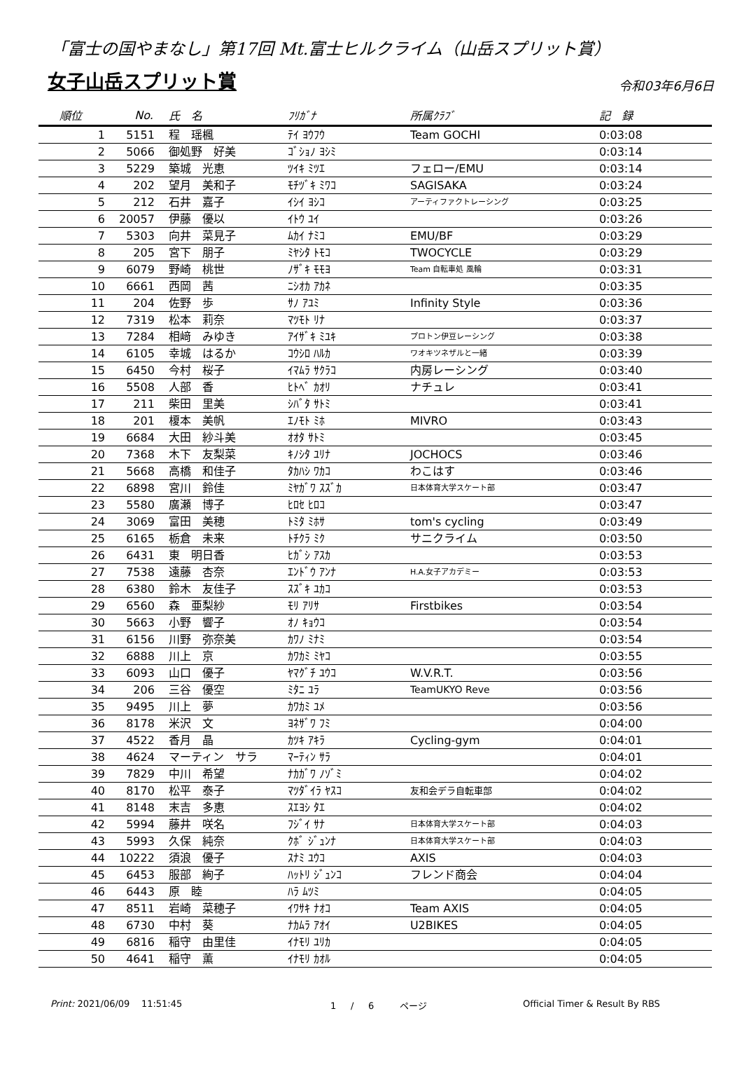「富士の国やまなし」第17回 Mt.富士ヒルクライム（山岳スプリット賞）
女子山岳スプリット賞
令和03年6月6日
| 順位 | No. | 氏 名 | ﾌﾘｶﾞﾅ | 所属ｸﾗﾌﾞ | 記 録 |
| --- | --- | --- | --- | --- | --- |
| 1 | 5151 | 程 瑶楓 | ﾃｲ ﾖｳﾌｳ | Team GOCHI | 0:03:08 |
| 2 | 5066 | 御処野 好美 | ｺﾞｼｮﾉ ﾖｼﾐ | | 0:03:14 |
| 3 | 5229 | 築城 光恵 | ﾂｲｷ ﾐﾂｴ | フェロー/EMU | 0:03:14 |
| 4 | 202 | 望月 美和子 | ﾓﾁﾂﾞｷ ﾐﾜｺ | SAGISAKA | 0:03:24 |
| 5 | 212 | 石井 嘉子 | ｲｼｲ ﾖｼｺ | アーティファクトレーシング | 0:03:25 |
| 6 | 20057 | 伊藤 優以 | ｲﾄｳ ﾕｲ | | 0:03:26 |
| 7 | 5303 | 向井 菜見子 | ﾑｶｲ ﾅﾐｺ | EMU/BF | 0:03:29 |
| 8 | 205 | 宮下 朋子 | ﾐﾔｼﾀ ﾄﾓｺ | TWOCYCLE | 0:03:29 |
| 9 | 6079 | 野崎 桃世 | ﾉｻﾞｷ ﾓﾓﾖ | Team 自転車処 風輪 | 0:03:31 |
| 10 | 6661 | 西岡 茜 | ﾆｼｵｶ ｱｶﾈ | | 0:03:35 |
| 11 | 204 | 佐野 歩 | ｻﾉ ｱﾕﾐ | Infinity Style | 0:03:36 |
| 12 | 7319 | 松本 莉奈 | ﾏﾂﾓﾄ ﾘﾅ | | 0:03:37 |
| 13 | 7284 | 相﨑 みゆき | ｱｲｻﾞｷ ﾐﾕｷ | プロトン伊豆レーシング | 0:03:38 |
| 14 | 6105 | 幸城 はるか | ｺｳｼﾛ ﾊﾙｶ | ワオキツネザルと一緒 | 0:03:39 |
| 15 | 6450 | 今村 桜子 | ｲﾏﾑﾗ ｻｸﾗｺ | 内房レーシング | 0:03:40 |
| 16 | 5508 | 人部 香 | ﾋﾄﾍﾞ ｶｵﾘ | ナチュレ | 0:03:41 |
| 17 | 211 | 柴田 里美 | ｼﾊﾞﾀ ｻﾄﾐ | | 0:03:41 |
| 18 | 201 | 榎本 美帆 | ｴﾉﾓﾄ ﾐﾎ | MIVRO | 0:03:43 |
| 19 | 6684 | 大田 紗斗美 | ｵｵﾀ ｻﾄﾐ | | 0:03:45 |
| 20 | 7368 | 木下 友梨菜 | ｷﾉｼﾀ ﾕﾘﾅ | JOCHOCS | 0:03:46 |
| 21 | 5668 | 高橋 和佳子 | ﾀｶﾊｼ ﾜｶｺ | わこはす | 0:03:46 |
| 22 | 6898 | 宮川 鈴佳 | ﾐﾔｶﾞﾜ ｽｽﾞｶ | 日本体育大学スケート部 | 0:03:47 |
| 23 | 5580 | 廣瀬 博子 | ﾋﾛｾ ﾋﾛｺ | | 0:03:47 |
| 24 | 3069 | 富田 美穂 | ﾄﾐﾀ ﾐﾎｻ | tom's cycling | 0:03:49 |
| 25 | 6165 | 栃倉 未来 | ﾄﾁｸﾗ ﾐｸ | サニクライム | 0:03:50 |
| 26 | 6431 | 東 明日香 | ﾋｶﾞｼ ｱｽｶ | | 0:03:53 |
| 27 | 7538 | 遠藤 杏奈 | ｴﾝﾄﾞｳ ｱﾝﾅ | H.A.女子アカデミー | 0:03:53 |
| 28 | 6380 | 鈴木 友佳子 | ｽｽﾞｷ ﾕｶｺ | | 0:03:53 |
| 29 | 6560 | 森 亜梨紗 | ﾓﾘ ｱﾘｻ | Firstbikes | 0:03:54 |
| 30 | 5663 | 小野 響子 | ｵﾉ ｷｮｳｺ | | 0:03:54 |
| 31 | 6156 | 川野 弥奈美 | ｶﾜﾉ ﾐﾅﾐ | | 0:03:54 |
| 32 | 6888 | 川上 京 | ｶﾜｶﾐ ﾐﾔｺ | | 0:03:55 |
| 33 | 6093 | 山口 優子 | ﾔﾏｸﾞﾁ ﾕｳｺ | W.V.R.T. | 0:03:56 |
| 34 | 206 | 三谷 優空 | ﾐﾀﾆ ﾕﾗ | TeamUKYO Reve | 0:03:56 |
| 35 | 9495 | 川上 夢 | ｶﾜｶﾐ ﾕﾒ | | 0:03:56 |
| 36 | 8178 | 米沢 文 | ﾖﾈｻﾞﾜ ﾌﾐ | | 0:04:00 |
| 37 | 4522 | 香月 晶 | ｶﾂｷ ｱｷﾗ | Cycling-gym | 0:04:01 |
| 38 | 4624 | マーティン サラ | ﾏｰﾃｨﾝ ｻﾗ | | 0:04:01 |
| 39 | 7829 | 中川 希望 | ﾅｶｶﾞﾜ ﾉｿﾞﾐ | | 0:04:02 |
| 40 | 8170 | 松平 泰子 | ﾏﾂﾀﾞｲﾗ ﾔｽｺ | 友和会デラ自転車部 | 0:04:02 |
| 41 | 8148 | 末吉 多恵 | ｽｴﾖｼ ﾀｴ | | 0:04:02 |
| 42 | 5994 | 藤井 咲名 | ﾌｼﾞｲ ｻﾅ | 日本体育大学スケート部 | 0:04:03 |
| 43 | 5993 | 久保 純奈 | ｸﾎﾞ ｼﾞｭﾝﾅ | 日本体育大学スケート部 | 0:04:03 |
| 44 | 10222 | 須浪 優子 | ｽﾅﾐ ﾕｳｺ | AXIS | 0:04:03 |
| 45 | 6453 | 服部 絢子 | ﾊｯﾄﾘ ｼﾞｭﾝｺ | フレンド商会 | 0:04:04 |
| 46 | 6443 | 原 睦 | ﾊﾗ ﾑﾂﾐ | | 0:04:05 |
| 47 | 8511 | 岩崎 菜穂子 | ｲﾜｻｷ ﾅｵｺ | Team AXIS | 0:04:05 |
| 48 | 6730 | 中村 葵 | ﾅｶﾑﾗ ｱｵｲ | U2BIKES | 0:04:05 |
| 49 | 6816 | 稲守 由里佳 | ｲﾅﾓﾘ ﾕﾘｶ | | 0:04:05 |
| 50 | 4641 | 稲守 薫 | ｲﾅﾓﾘ ｶｵﾙ | | 0:04:05 |
Print: 2021/06/09 11:51:45 1 / 6 ページ Official Timer & Result By RBS